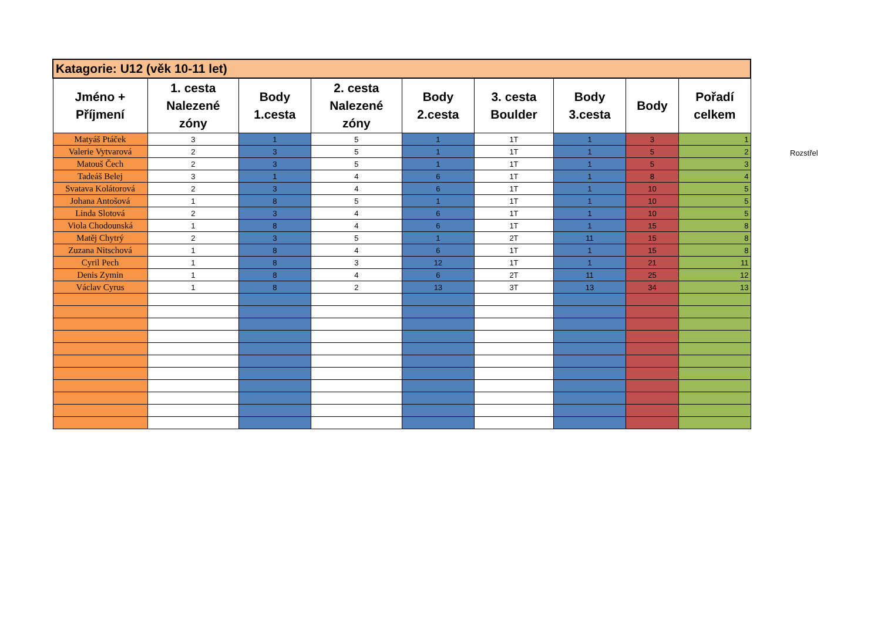| Katagorie: U12 (věk 10-11 let) | | | | | | | | |
| Jméno + Příjmení | 1. cesta Nalezené zóny | Body 1.cesta | 2. cesta Nalezené zóny | Body 2.cesta | 3. cesta Boulder | Body 3.cesta | Body | Pořadí celkem |
| Matyáš Ptáček | 3 | 1 | 5 | 1 | 1T | 1 | 3 | 1 |
| Valerie Vytvarová | 2 | 3 | 5 | 1 | 1T | 1 | 5 | 2 |
| Matouš Čech | 2 | 3 | 5 | 1 | 1T | 1 | 5 | 3 |
| Tadeáš Belej | 3 | 1 | 4 | 6 | 1T | 1 | 8 | 4 |
| Svatava Kolátorová | 2 | 3 | 4 | 6 | 1T | 1 | 10 | 5 |
| Johana Antošová | 1 | 8 | 5 | 1 | 1T | 1 | 10 | 5 |
| Linda Slotová | 2 | 3 | 4 | 6 | 1T | 1 | 10 | 5 |
| Viola Chodounská | 1 | 8 | 4 | 6 | 1T | 1 | 15 | 8 |
| Matěj Chytrý | 2 | 3 | 5 | 1 | 2T | 11 | 15 | 8 |
| Zuzana Nitschová | 1 | 8 | 4 | 6 | 1T | 1 | 15 | 8 |
| Cyril Pech | 1 | 8 | 3 | 12 | 1T | 1 | 21 | 11 |
| Denis Zymin | 1 | 8 | 4 | 6 | 2T | 11 | 25 | 12 |
| Václav Cyrus | 1 | 8 | 2 | 13 | 3T | 13 | 34 | 13 |
Rozstřel